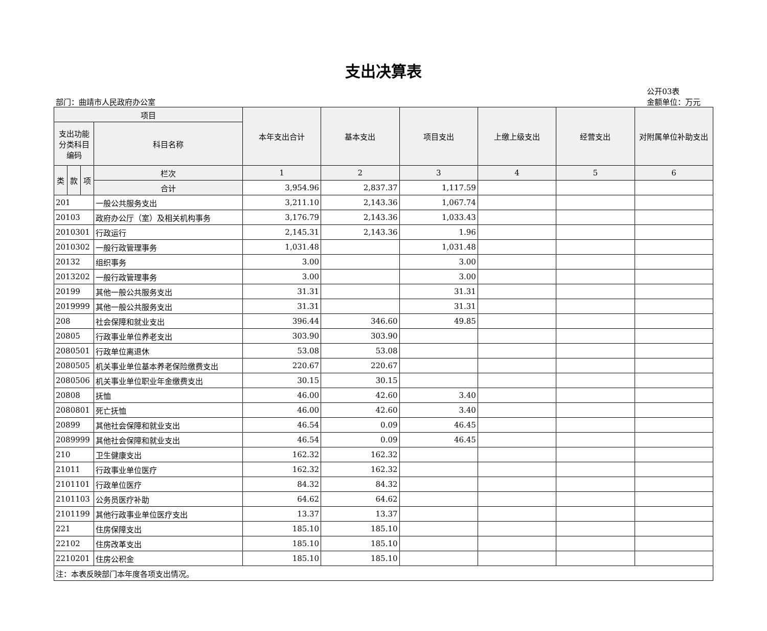支出决算表
部门：曲靖市人民政府办公室
公开03表
金额单位：万元
| 项目 | | | | 本年支出合计 | 基本支出 | 项目支出 | 上缴上级支出 | 经营支出 | 对附属单位补助支出 |
| --- | --- | --- | --- | --- | --- | --- | --- | --- | --- |
| 支出功能分类科目编码 | | | 科目名称 | | | | | | |
| 类 | 款 | 项 | 栏次 | 1 | 2 | 3 | 4 | 5 | 6 |
| | | | 合计 | 3,954.96 | 2,837.37 | 1,117.59 | | | |
| 201 | | | 一般公共服务支出 | 3,211.10 | 2,143.36 | 1,067.74 | | | |
| 20103 | | | 政府办公厅（室）及相关机构事务 | 3,176.79 | 2,143.36 | 1,033.43 | | | |
| 2010301 | | | 行政运行 | 2,145.31 | 2,143.36 | 1.96 | | | |
| 2010302 | | | 一般行政管理事务 | 1,031.48 | | 1,031.48 | | | |
| 20132 | | | 组织事务 | 3.00 | | 3.00 | | | |
| 2013202 | | | 一般行政管理事务 | 3.00 | | 3.00 | | | |
| 20199 | | | 其他一般公共服务支出 | 31.31 | | 31.31 | | | |
| 2019999 | | | 其他一般公共服务支出 | 31.31 | | 31.31 | | | |
| 208 | | | 社会保障和就业支出 | 396.44 | 346.60 | 49.85 | | | |
| 20805 | | | 行政事业单位养老支出 | 303.90 | 303.90 | | | | |
| 2080501 | | | 行政单位离退休 | 53.08 | 53.08 | | | | |
| 2080505 | | | 机关事业单位基本养老保险缴费支出 | 220.67 | 220.67 | | | | |
| 2080506 | | | 机关事业单位职业年金缴费支出 | 30.15 | 30.15 | | | | |
| 20808 | | | 抚恤 | 46.00 | 42.60 | 3.40 | | | |
| 2080801 | | | 死亡抚恤 | 46.00 | 42.60 | 3.40 | | | |
| 20899 | | | 其他社会保障和就业支出 | 46.54 | 0.09 | 46.45 | | | |
| 2089999 | | | 其他社会保障和就业支出 | 46.54 | 0.09 | 46.45 | | | |
| 210 | | | 卫生健康支出 | 162.32 | 162.32 | | | | |
| 21011 | | | 行政事业单位医疗 | 162.32 | 162.32 | | | | |
| 2101101 | | | 行政单位医疗 | 84.32 | 84.32 | | | | |
| 2101103 | | | 公务员医疗补助 | 64.62 | 64.62 | | | | |
| 2101199 | | | 其他行政事业单位医疗支出 | 13.37 | 13.37 | | | | |
| 221 | | | 住房保障支出 | 185.10 | 185.10 | | | | |
| 22102 | | | 住房改革支出 | 185.10 | 185.10 | | | | |
| 2210201 | | | 住房公积金 | 185.10 | 185.10 | | | | |
| 注：本表反映部门本年度各项支出情况。 | | | | | | | | | |